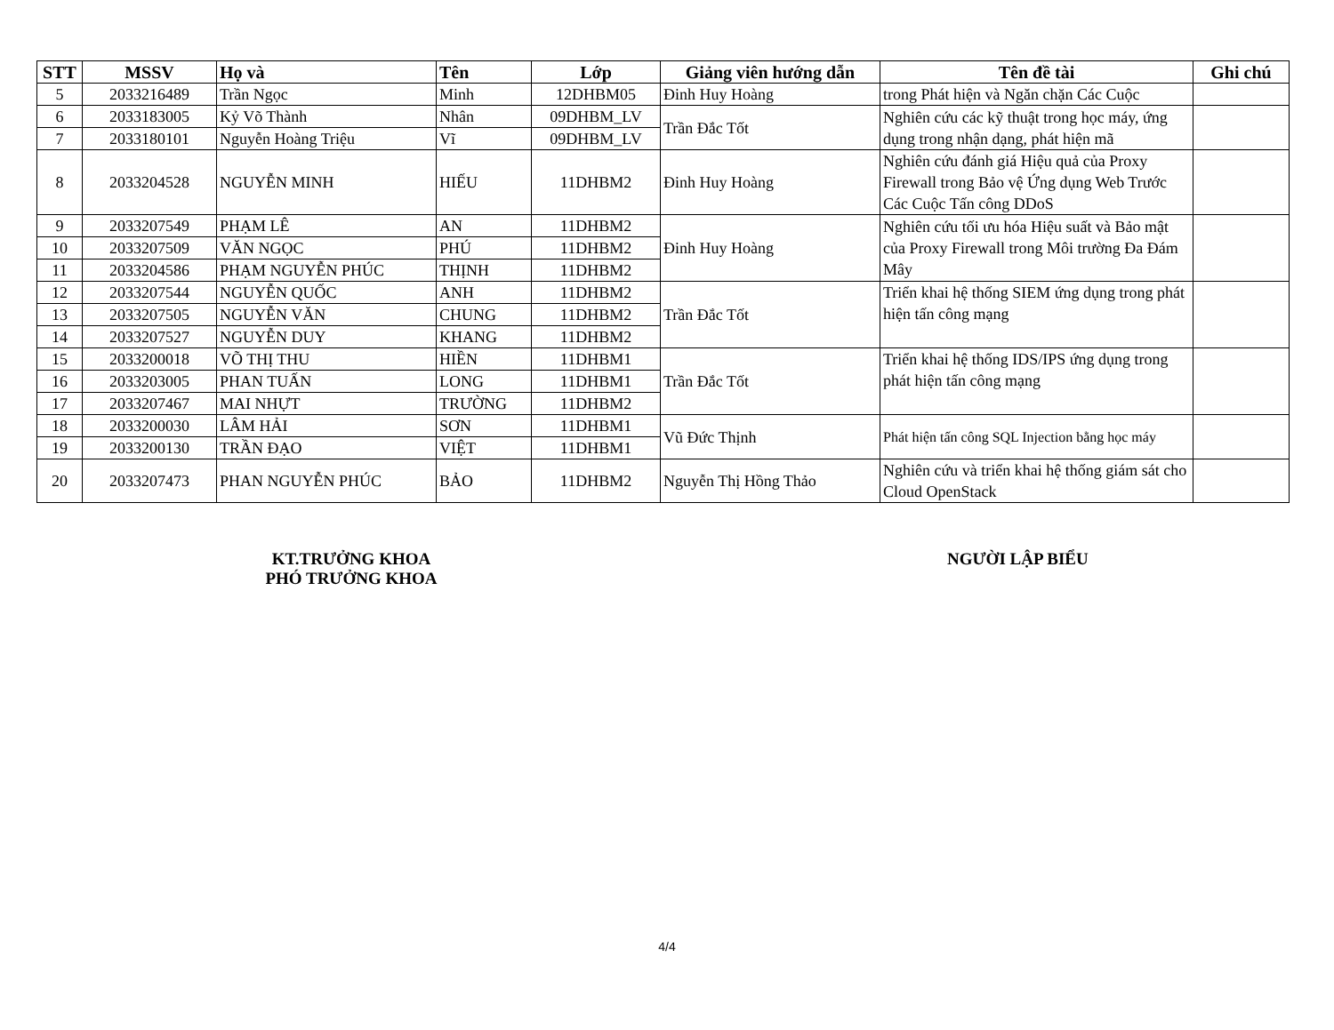| STT | MSSV | Họ và | Tên | Lớp | Giảng viên hướng dẫn | Tên đề tài | Ghi chú |
| --- | --- | --- | --- | --- | --- | --- | --- |
| 5 | 2033216489 | Trần Ngọc | Minh | 12DHBM05 | Đinh Huy Hoàng | trong Phát hiện và Ngăn chặn Các Cuộc | |
| 6 | 2033183005 | Kỷ Võ Thành | Nhân | 09DHBM_LV | Trần Đắc Tốt | Nghiên cứu các kỹ thuật trong học máy, ứng dụng trong nhận dạng, phát hiện mã | |
| 7 | 2033180101 | Nguyễn Hoàng Triệu | Vĩ | 09DHBM_LV | | | |
| 8 | 2033204528 | NGUYỄN MINH | HIẾU | 11DHBM2 | Đinh Huy Hoàng | Nghiên cứu đánh giá Hiệu quả của Proxy Firewall trong Bảo vệ Ứng dụng Web Trước Các Cuộc Tấn công DDoS | |
| 9 | 2033207549 | PHẠM LÊ | AN | 11DHBM2 | Đinh Huy Hoàng | Nghiên cứu tối ưu hóa Hiệu suất và Bảo mật của Proxy Firewall trong Môi trường Đa Đám Mây | |
| 10 | 2033207509 | VĂN NGỌC | PHÚ | 11DHBM2 | | | |
| 11 | 2033204586 | PHẠM NGUYỄN PHÚC | THỊNH | 11DHBM2 | | | |
| 12 | 2033207544 | NGUYỄN QUỐC | ANH | 11DHBM2 | Trần Đắc Tốt | Triển khai hệ thống SIEM ứng dụng trong phát hiện tấn công mạng | |
| 13 | 2033207505 | NGUYỄN VĂN | CHUNG | 11DHBM2 | | | |
| 14 | 2033207527 | NGUYỄN DUY | KHANG | 11DHBM2 | | | |
| 15 | 2033200018 | VÕ THỊ THU | HIỀN | 11DHBM1 | Trần Đắc Tốt | Triển khai hệ thống IDS/IPS ứng dụng trong phát hiện tấn công mạng | |
| 16 | 2033203005 | PHAN TUẤN | LONG | 11DHBM1 | | | |
| 17 | 2033207467 | MAI NHỰT | TRƯỜNG | 11DHBM2 | | | |
| 18 | 2033200030 | LÂM HẢI | SƠN | 11DHBM1 | Vũ Đức Thịnh | Phát hiện tấn công SQL Injection bằng học máy | |
| 19 | 2033200130 | TRẦN ĐẠO | VIỆT | 11DHBM1 | | | |
| 20 | 2033207473 | PHAN NGUYỄN PHÚC | BẢO | 11DHBM2 | Nguyễn Thị Hồng Thảo | Nghiên cứu và triển khai hệ thống giám sát cho Cloud OpenStack | |
KT.TRƯỞNG KHOA
PHÓ TRƯỞNG KHOA
NGƯỜI LẬP BIỂU
4/4